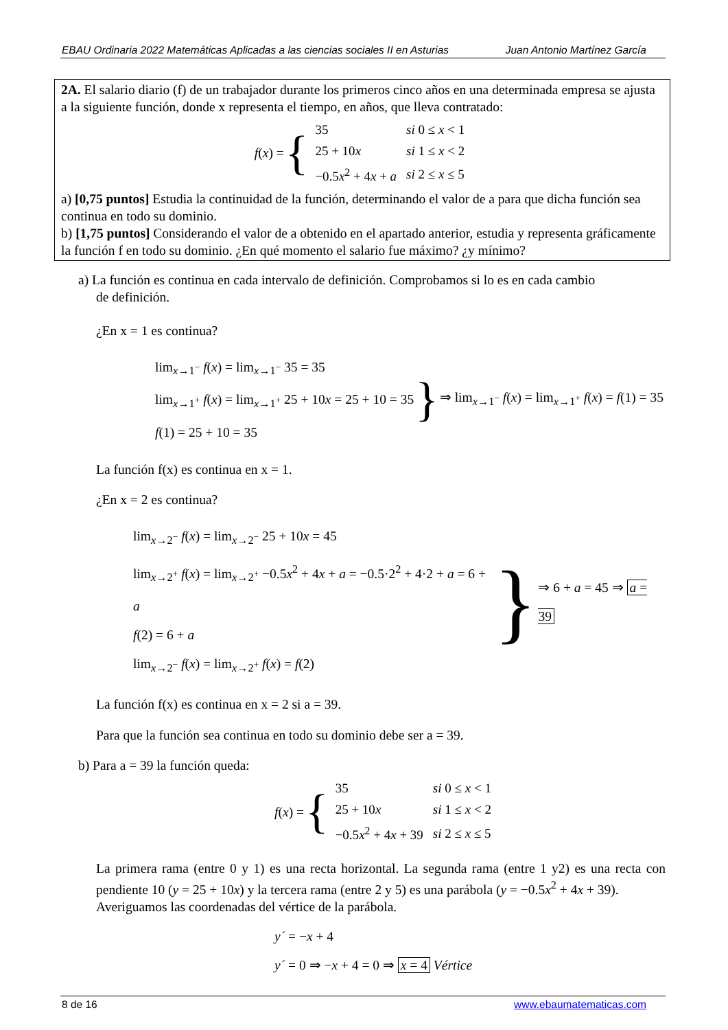EBAU Ordinaria 2022 Matemáticas Aplicadas a las ciencias sociales II en Asturias Juan Antonio Martínez García
2A. El salario diario (f) de un trabajador durante los primeros cinco años en una determinada empresa se ajusta a la siguiente función, donde x representa el tiempo, en años, que lleva contratado:
f (x) = {
| 35 | si 0 ≤ x < 1 |
| 25 + 10 x | si 1 ≤ x < 2 |
| −0.5 x<sup>2</sup> + 4 x + a | si 2 ≤ x ≤ 5 |
a) [0,75 puntos] Estudia la continuidad de la función, determinando el valor de a para que dicha función sea continua en todo su dominio.
b) [1,75 puntos] Considerando el valor de a obtenido en el apartado anterior, estudia y representa gráficamente la función f en todo su dominio. ¿En qué momento el salario fue máximo? ¿y mínimo?
a) La función es continua en cada intervalo de definición. Comprobamos si lo es en cada cambio
de definición.
¿En x = 1 es continua?
lim<sub>x→1<sup>−</sup></sub> f(x) = lim<sub>x→1<sup>−</sup></sub> 35 = 35
lim<sub>x→1<sup>+</sup></sub> f(x) = lim<sub>x→1<sup>+</sup></sub> 25 + 10x = 25 + 10 = 35
f(1) = 25 + 10 = 35
}
⇒ lim<sub>x→1<sup>−</sup></sub> f(x) = lim<sub>x→1<sup>+</sup></sub> f(x) = f(1) = 35
La función f(x) es continua en x = 1.
¿En x = 2 es continua?
lim<sub>x→2<sup>−</sup></sub> f(x) = lim<sub>x→2<sup>−</sup></sub> 25 + 10x = 45
lim<sub>x→2<sup>+</sup></sub> f(x) = lim<sub>x→2<sup>+</sup></sub> −0.5x<sup>2</sup> + 4x + a = −0.5·2<sup>2</sup> + 4·2 + a = 6 + a
f(2) = 6 + a
lim<sub>x→2<sup>−</sup></sub> f(x) = lim<sub>x→2<sup>+</sup></sub> f(x) = f(2)
}
⇒ 6 + a = 45 ⇒ a = 39
La función f(x) es continua en x = 2 si a = 39.
Para que la función sea continua en todo su dominio debe ser a = 39.
b) Para a = 39 la función queda:
f (x) = {
| 35 | si 0 ≤ x < 1 |
| 25 + 10 x | si 1 ≤ x < 2 |
| −0.5 x<sup>2</sup> + 4 x + 39 | si 2 ≤ x ≤ 5 |
La primera rama (entre 0 y 1) es una recta horizontal. La segunda rama (entre 1 y2) es una recta con pendiente 10 (y = 25 + 10x) y la tercera rama (entre 2 y 5) es una parábola (y = −0.5x<sup>2</sup> + 4x + 39).
Averiguamos las coordenadas del vértice de la parábola.
y´ = −x + 4
y´ = 0 ⇒ −x + 4 = 0 ⇒ x = 4 Vértice
8 de 16 www.ebaumatematicas.com